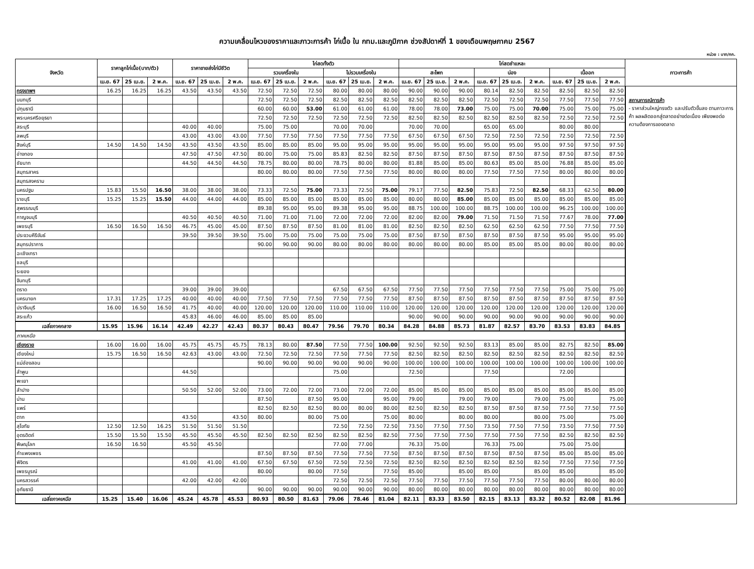ความเคลื่อนไหวของราคาและภาวะการค้า ไก่เนื้อ ใน กทม.และภูมิภาค ช่วงสัปดาห์ที่ 1 ของเดือนพฤษภาคม 2567
หน่วย : บาท/กก.
| จังหวัด | ราคาลูกไก่เนื้อ(บาท/ตัว) | | | ราคาขายส่งไก่มีชีวิต | | | ไก่สดทั้งตัว | | | | | | ไก่สดชำแหละ | | | | | | | | | ภาวะการค้า |
| --- | --- | --- | --- | --- | --- | --- | --- | --- | --- | --- | --- | --- | --- | --- | --- | --- | --- | --- | --- | --- | --- | --- |
| | | | | | | | รวมเครื่องใน | | | ไม่รวมเครื่องใน | | | สะโพก | | | น่อง | | | เนื้ออก | | | |
| | เม.ย. 67 | 25 เม.ย. | 2 พ.ค. | เม.ย. 67 | 25 เม.ย. | 2 พ.ค. | เม.ย. 67 | 25 เม.ย. | 2 พ.ค. | เม.ย. 67 | 25 เม.ย. | 2 พ.ค. | เม.ย. 67 | 25 เม.ย. | 2 พ.ค. | เม.ย. 67 | 25 เม.ย. | 2 พ.ค. | เม.ย. 67 | 25 เม.ย. | 2 พ.ค. | |
| กรุงเทพฯ | 16.25 | 16.25 | 16.25 | 43.50 | 43.50 | 43.50 | 72.50 | 72.50 | 72.50 | 80.00 | 80.00 | 80.00 | 90.00 | 90.00 | 90.00 | 80.14 | 82.50 | 82.50 | 82.50 | 82.50 | 82.50 | สถานการณ์การค้า - ราคาส่วนใหญ่ทรงตัว และปรับตัวขึ้นลง ตามภาวะการค้า ผลผลิตออกสู่ตลาดอย่างต่อเนื่อง เพียงพอต่อความต้องการของตลาด |
| นนทบุรี | | | | | | | 72.50 | 72.50 | 72.50 | 82.50 | 82.50 | 82.50 | 82.50 | 82.50 | 82.50 | 72.50 | 72.50 | 72.50 | 77.50 | 77.50 | 77.50 | |
| ปทุมธานี | | | | | | | 60.00 | 60.00 | 53.00 | 61.00 | 61.00 | 61.00 | 78.00 | 78.00 | 73.00 | 75.00 | 75.00 | 70.00 | 75.00 | 75.00 | 75.00 | |
| พระนครศรีอยุธยา | | | | | | | 72.50 | 72.50 | 72.50 | 72.50 | 72.50 | 72.50 | 82.50 | 82.50 | 82.50 | 82.50 | 82.50 | 82.50 | 72.50 | 72.50 | 72.50 | |
| สระบุรี | | | | 40.00 | 40.00 | | 75.00 | 75.00 | | 70.00 | 70.00 | | 70.00 | 70.00 | | 65.00 | 65.00 | | 80.00 | 80.00 | | |
| ลพบุรี | | | | 43.00 | 43.00 | 43.00 | 77.50 | 77.50 | 77.50 | 77.50 | 77.50 | 77.50 | 67.50 | 67.50 | 67.50 | 72.50 | 72.50 | 72.50 | 72.50 | 72.50 | 72.50 | |
| สิงห์บุรี | 14.50 | 14.50 | 14.50 | 43.50 | 43.50 | 43.50 | 85.00 | 85.00 | 85.00 | 95.00 | 95.00 | 95.00 | 95.00 | 95.00 | 95.00 | 95.00 | 95.00 | 95.00 | 97.50 | 97.50 | 97.50 | |
| อ่างทอง | | | | 47.50 | 47.50 | 47.50 | 80.00 | 75.00 | 75.00 | 85.83 | 82.50 | 82.50 | 87.50 | 87.50 | 87.50 | 87.50 | 87.50 | 87.50 | 87.50 | 87.50 | 87.50 | |
| ชัยนาท | | | | 44.50 | 44.50 | 44.50 | 78.75 | 80.00 | 80.00 | 78.75 | 80.00 | 80.00 | 81.88 | 85.00 | 85.00 | 80.63 | 85.00 | 85.00 | 76.88 | 85.00 | 85.00 | |
| สมุทรสาคร | | | | | | | 80.00 | 80.00 | 80.00 | 77.50 | 77.50 | 77.50 | 80.00 | 80.00 | 80.00 | 77.50 | 77.50 | 77.50 | 80.00 | 80.00 | 80.00 | |
| สมุทรสงคราม | | | | | | | | | | | | | | | | | | | | | | |
| นครปฐม | 15.83 | 15.50 | 16.50 | 38.00 | 38.00 | 38.00 | 73.33 | 72.50 | 75.00 | 73.33 | 72.50 | 75.00 | 79.17 | 77.50 | 82.50 | 75.83 | 72.50 | 82.50 | 68.33 | 62.50 | 80.00 | |
| ราชบุรี | 15.25 | 15.25 | 15.50 | 44.00 | 44.00 | 44.00 | 85.00 | 85.00 | 85.00 | 85.00 | 85.00 | 85.00 | 80.00 | 80.00 | 85.00 | 85.00 | 85.00 | 85.00 | 85.00 | 85.00 | 85.00 | |
| สุพรรณบุรี | | | | | | | 89.38 | 95.00 | 95.00 | 89.38 | 95.00 | 95.00 | 88.75 | 100.00 | 100.00 | 88.75 | 100.00 | 100.00 | 96.25 | 100.00 | 100.00 | |
| กาญจนบุรี | | | | 40.50 | 40.50 | 40.50 | 71.00 | 71.00 | 71.00 | 72.00 | 72.00 | 72.00 | 82.00 | 82.00 | 79.00 | 71.50 | 71.50 | 71.50 | 77.67 | 78.00 | 77.00 | |
| เพชรบุรี | 16.50 | 16.50 | 16.50 | 46.75 | 45.00 | 45.00 | 87.50 | 87.50 | 87.50 | 81.00 | 81.00 | 81.00 | 82.50 | 82.50 | 82.50 | 62.50 | 62.50 | 62.50 | 77.50 | 77.50 | 77.50 | |
| ประจวบคีรีขันธ์ | | | | 39.50 | 39.50 | 39.50 | 75.00 | 75.00 | 75.00 | 75.00 | 75.00 | 75.00 | 87.50 | 87.50 | 87.50 | 87.50 | 87.50 | 87.50 | 95.00 | 95.00 | 95.00 | |
| สมุทรปราการ | | | | | | | 90.00 | 90.00 | 90.00 | 80.00 | 80.00 | 80.00 | 80.00 | 80.00 | 80.00 | 85.00 | 85.00 | 85.00 | 80.00 | 80.00 | 80.00 | |
| ฉะเชิงเทรา | | | | | | | | | | | | | | | | | | | | | | |
| ชลบุรี | | | | | | | | | | | | | | | | | | | | | | |
| ระยอง | | | | | | | | | | | | | | | | | | | | | | |
| จันทบุรี | | | | | | | | | | | | | | | | | | | | | | |
| ตราด | | | | 39.00 | 39.00 | 39.00 | | | | 67.50 | 67.50 | 67.50 | 77.50 | 77.50 | 77.50 | 77.50 | 77.50 | 77.50 | 75.00 | 75.00 | 75.00 | |
| นครนายก | 17.31 | 17.25 | 17.25 | 40.00 | 40.00 | 40.00 | 77.50 | 77.50 | 77.50 | 77.50 | 77.50 | 77.50 | 87.50 | 87.50 | 87.50 | 87.50 | 87.50 | 87.50 | 87.50 | 87.50 | 87.50 | |
| ปราจีนบุรี | 16.00 | 16.50 | 16.50 | 41.75 | 40.00 | 40.00 | 120.00 | 120.00 | 120.00 | 110.00 | 110.00 | 110.00 | 120.00 | 120.00 | 120.00 | 120.00 | 120.00 | 120.00 | 120.00 | 120.00 | 120.00 | |
| สระแก้ว | | | | 45.83 | 46.00 | 46.00 | 85.00 | 85.00 | 85.00 | | | | 90.00 | 90.00 | 90.00 | 90.00 | 90.00 | 90.00 | 90.00 | 90.00 | 90.00 | |
| เฉลี่ยภาคกลาง | 15.95 | 15.96 | 16.14 | 42.49 | 42.27 | 42.43 | 80.37 | 80.43 | 80.47 | 79.56 | 79.70 | 80.34 | 84.28 | 84.88 | 85.73 | 81.87 | 82.57 | 83.70 | 83.53 | 83.83 | 84.85 | |
| ภาคเหนือ | | | | | | | | | | | | | | | | | | | | | | |
| เชียงราย | 16.00 | 16.00 | 16.00 | 45.75 | 45.75 | 45.75 | 78.13 | 80.00 | 87.50 | 77.50 | 77.50 | 100.00 | 92.50 | 92.50 | 92.50 | 83.13 | 85.00 | 85.00 | 82.75 | 82.50 | 85.00 | |
| เชียงใหม่ | 15.75 | 16.50 | 16.50 | 42.63 | 43.00 | 43.00 | 72.50 | 72.50 | 72.50 | 77.50 | 77.50 | 77.50 | 82.50 | 82.50 | 82.50 | 82.50 | 82.50 | 82.50 | 82.50 | 82.50 | 82.50 | |
| แม่ฮ่องสอน | | | | | | | 90.00 | 90.00 | 90.00 | 90.00 | 90.00 | 90.00 | 100.00 | 100.00 | 100.00 | 100.00 | 100.00 | 100.00 | 100.00 | 100.00 | 100.00 | |
| ลำพูน | | | | 44.50 | | | | | | 75.00 | | | 72.50 | | | 77.50 | | | 72.00 | | | |
| พะเยา | | | | | | | | | | | | | | | | | | | | | | |
| ลำปาง | | | | 50.50 | 52.00 | 52.00 | 73.00 | 72.00 | 72.00 | 73.00 | 72.00 | 72.00 | 85.00 | 85.00 | 85.00 | 85.00 | 85.00 | 85.00 | 85.00 | 85.00 | 85.00 | |
| น่าน | | | | | | | 87.50 | | 87.50 | 95.00 | | 95.00 | 79.00 | | 79.00 | 79.00 | | 79.00 | 75.00 | | 75.00 | |
| แพร่ | | | | | | | 82.50 | 82.50 | 82.50 | 80.00 | 80.00 | 80.00 | 82.50 | 82.50 | 82.50 | 87.50 | 87.50 | 87.50 | 77.50 | 77.50 | 77.50 | |
| ตาก | | | | 43.50 | | 43.50 | 80.00 | | 80.00 | 75.00 | | 75.00 | 80.00 | | 80.00 | 80.00 | | 80.00 | 75.00 | | 75.00 | |
| สุโขทัย | 12.50 | 12.50 | 16.25 | 51.50 | 51.50 | 51.50 | | | | 72.50 | 72.50 | 72.50 | 73.50 | 77.50 | 77.50 | 73.50 | 77.50 | 77.50 | 73.50 | 77.50 | 77.50 | |
| อุตรดิตถ์ | 15.50 | 15.50 | 15.50 | 45.50 | 45.50 | 45.50 | 82.50 | 82.50 | 82.50 | 82.50 | 82.50 | 82.50 | 77.50 | 77.50 | 77.50 | 77.50 | 77.50 | 77.50 | 82.50 | 82.50 | 82.50 | |
| พิษณุโลก | 16.50 | 16.50 | | 45.50 | 45.50 | | | | | 77.00 | 77.00 | | 76.33 | 75.00 | | 76.33 | 75.00 | | 75.00 | 75.00 | | |
| กำแพงเพชร | | | | | | | 87.50 | 87.50 | 87.50 | 77.50 | 77.50 | 77.50 | 87.50 | 87.50 | 87.50 | 87.50 | 87.50 | 87.50 | 85.00 | 85.00 | 85.00 | |
| พิจิตร | | | | 41.00 | 41.00 | 41.00 | 67.50 | 67.50 | 67.50 | 72.50 | 72.50 | 72.50 | 82.50 | 82.50 | 82.50 | 82.50 | 82.50 | 82.50 | 77.50 | 77.50 | 77.50 | |
| เพชรบูรณ์ | | | | | | | 80.00 | | 80.00 | 77.50 | | 77.50 | 85.00 | | 85.00 | 85.00 | | 85.00 | 85.00 | | 85.00 | |
| นครสวรรค์ | | | | 42.00 | 42.00 | 42.00 | | | | 72.50 | 72.50 | 72.50 | 77.50 | 77.50 | 77.50 | 77.50 | 77.50 | 77.50 | 80.00 | 80.00 | 80.00 | |
| อุทัยธานี | | | | | | | 90.00 | 90.00 | 90.00 | 90.00 | 90.00 | 90.00 | 80.00 | 80.00 | 80.00 | 80.00 | 80.00 | 80.00 | 80.00 | 80.00 | 80.00 | |
| เฉลี่ยภาคเหนือ | 15.25 | 15.40 | 16.06 | 45.24 | 45.78 | 45.53 | 80.93 | 80.50 | 81.63 | 79.06 | 78.46 | 81.04 | 82.11 | 83.33 | 83.50 | 82.15 | 83.13 | 83.32 | 80.52 | 82.08 | 81.96 | |